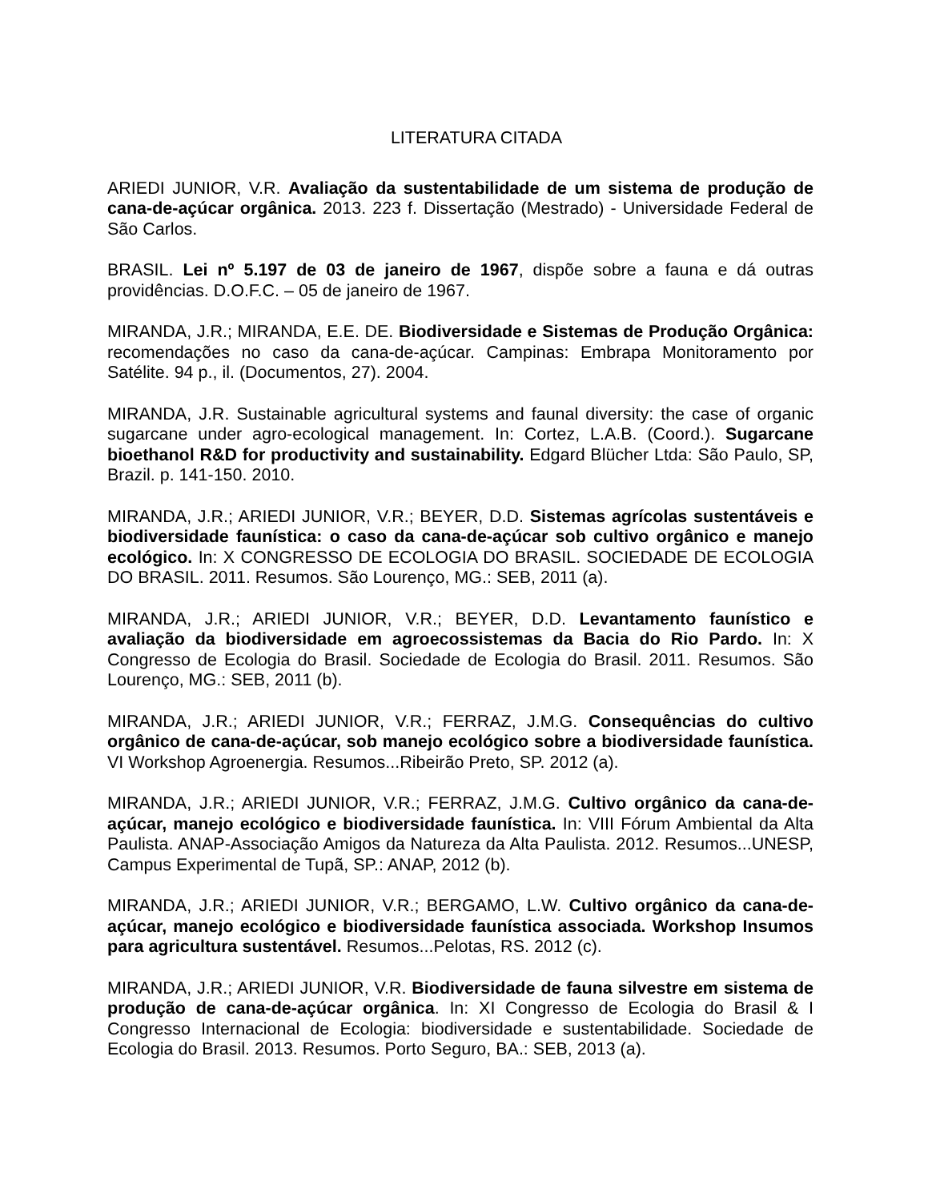LITERATURA CITADA
ARIEDI JUNIOR, V.R. Avaliação da sustentabilidade de um sistema de produção de cana-de-açúcar orgânica. 2013. 223 f. Dissertação (Mestrado) - Universidade Federal de São Carlos.
BRASIL. Lei nº 5.197 de 03 de janeiro de 1967, dispõe sobre a fauna e dá outras providências. D.O.F.C. – 05 de janeiro de 1967.
MIRANDA, J.R.; MIRANDA, E.E. DE. Biodiversidade e Sistemas de Produção Orgânica: recomendações no caso da cana-de-açúcar. Campinas: Embrapa Monitoramento por Satélite. 94 p., il. (Documentos, 27). 2004.
MIRANDA, J.R. Sustainable agricultural systems and faunal diversity: the case of organic sugarcane under agro-ecological management. In: Cortez, L.A.B. (Coord.). Sugarcane bioethanol R&D for productivity and sustainability. Edgard Blücher Ltda: São Paulo, SP, Brazil. p. 141-150. 2010.
MIRANDA, J.R.; ARIEDI JUNIOR, V.R.; BEYER, D.D. Sistemas agrícolas sustentáveis e biodiversidade faunística: o caso da cana-de-açúcar sob cultivo orgânico e manejo ecológico. In: X CONGRESSO DE ECOLOGIA DO BRASIL. SOCIEDADE DE ECOLOGIA DO BRASIL. 2011. Resumos. São Lourenço, MG.: SEB, 2011 (a).
MIRANDA, J.R.; ARIEDI JUNIOR, V.R.; BEYER, D.D. Levantamento faunístico e avaliação da biodiversidade em agroecossistemas da Bacia do Rio Pardo. In: X Congresso de Ecologia do Brasil. Sociedade de Ecologia do Brasil. 2011. Resumos. São Lourenço, MG.: SEB, 2011 (b).
MIRANDA, J.R.; ARIEDI JUNIOR, V.R.; FERRAZ, J.M.G. Consequências do cultivo orgânico de cana-de-açúcar, sob manejo ecológico sobre a biodiversidade faunística. VI Workshop Agroenergia. Resumos...Ribeirão Preto, SP. 2012 (a).
MIRANDA, J.R.; ARIEDI JUNIOR, V.R.; FERRAZ, J.M.G. Cultivo orgânico da cana-de-açúcar, manejo ecológico e biodiversidade faunística. In: VIII Fórum Ambiental da Alta Paulista. ANAP-Associação Amigos da Natureza da Alta Paulista. 2012. Resumos...UNESP, Campus Experimental de Tupã, SP.: ANAP, 2012 (b).
MIRANDA, J.R.; ARIEDI JUNIOR, V.R.; BERGAMO, L.W. Cultivo orgânico da cana-de-açúcar, manejo ecológico e biodiversidade faunística associada. Workshop Insumos para agricultura sustentável. Resumos...Pelotas, RS. 2012 (c).
MIRANDA, J.R.; ARIEDI JUNIOR, V.R. Biodiversidade de fauna silvestre em sistema de produção de cana-de-açúcar orgânica. In: XI Congresso de Ecologia do Brasil & I Congresso Internacional de Ecologia: biodiversidade e sustentabilidade. Sociedade de Ecologia do Brasil. 2013. Resumos. Porto Seguro, BA.: SEB, 2013 (a).